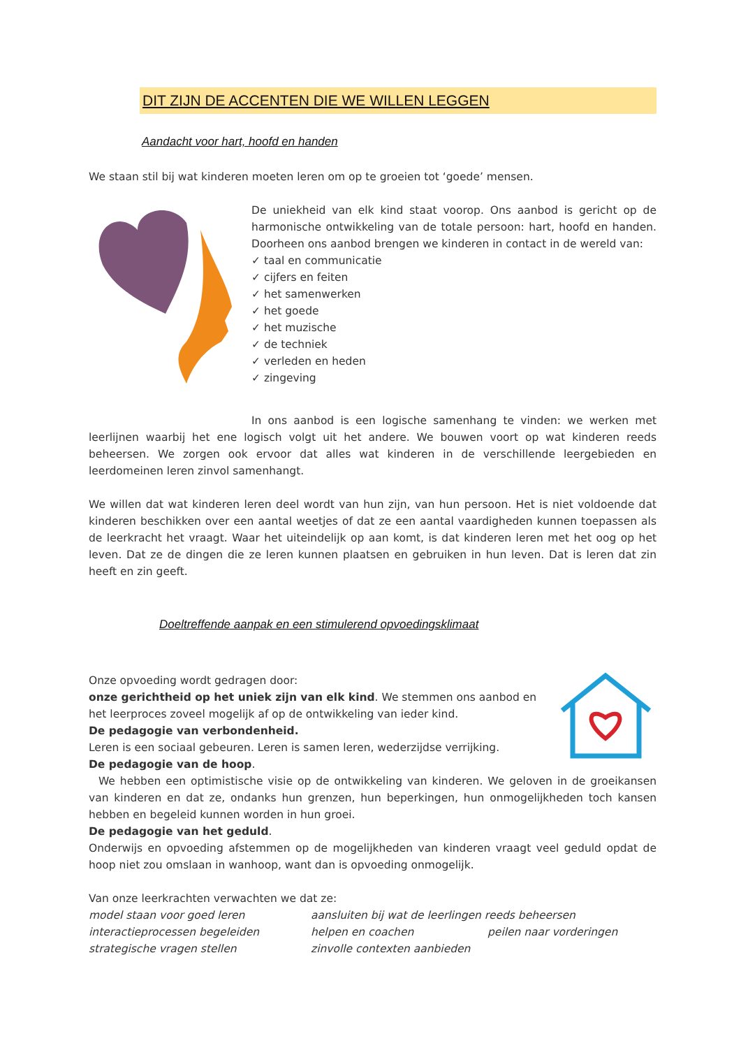DIT ZIJN DE ACCENTEN DIE WE WILLEN LEGGEN
Aandacht voor hart, hoofd en handen
We staan stil bij wat kinderen moeten leren om op te groeien tot ‘goede’ mensen.
De uniekheid van elk kind staat voorop. Ons aanbod is gericht op de harmonische ontwikkeling van de totale persoon: hart, hoofd en handen. Doorheen ons aanbod brengen we kinderen in contact in de wereld van:
✓ taal en communicatie
✓ cijfers en feiten
✓ het samenwerken
✓ het goede
✓ het muzische
✓ de techniek
✓ verleden en heden
✓ zingeving
In ons aanbod is een logische samenhang te vinden: we werken met leerlijnen waarbij het ene logisch volgt uit het andere. We bouwen voort op wat kinderen reeds beheersen. We zorgen ook ervoor dat alles wat kinderen in de verschillende leergebieden en leerdomeinen leren zinvol samenhangt.
We willen dat wat kinderen leren deel wordt van hun zijn, van hun persoon. Het is niet voldoende dat kinderen beschikken over een aantal weetjes of dat ze een aantal vaardigheden kunnen toepassen als de leerkracht het vraagt. Waar het uiteindelijk op aan komt, is dat kinderen leren met het oog op het leven. Dat ze de dingen die ze leren kunnen plaatsen en gebruiken in hun leven. Dat is leren dat zin heeft en zin geeft.
Doeltreffende aanpak en een stimulerend opvoedingsklimaat
Onze opvoeding wordt gedragen door:
onze gerichtheid op het uniek zijn van elk kind. We stemmen ons aanbod en het leerproces zoveel mogelijk af op de ontwikkeling van ieder kind.
De pedagogie van verbondenheid.
Leren is een sociaal gebeuren. Leren is samen leren, wederzijdse verrijking.
De pedagogie van de hoop.
We hebben een optimistische visie op de ontwikkeling van kinderen. We geloven in de groeikansen van kinderen en dat ze, ondanks hun grenzen, hun beperkingen, hun onmogelijkheden toch kansen hebben en begeleid kunnen worden in hun groei.
De pedagogie van het geduld.
Onderwijs en opvoeding afstemmen op de mogelijkheden van kinderen vraagt veel geduld opdat de hoop niet zou omslaan in wanhoop, want dan is opvoeding onmogelijk.
Van onze leerkrachten verwachten we dat ze:
model staan voor goed leren aansluiten bij wat de leerlingen reeds beheersen interactieprocessen begeleiden helpen en coachen peilen naar vorderingen strategische vragen stellen zinvolle contexten aanbieden